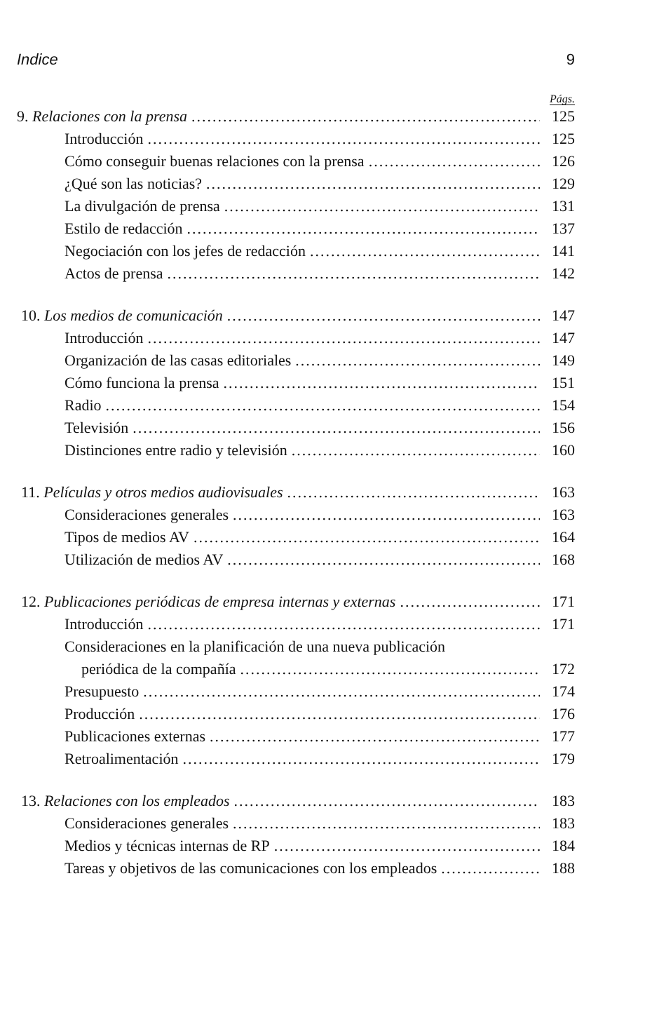Indice 9
Págs.
9. Relaciones con la prensa 125
Introducción 125
Cómo conseguir buenas relaciones con la prensa 126
¿Qué son las noticias? 129
La divulgación de prensa 131
Estilo de redacción 137
Negociación con los jefes de redacción 141
Actos de prensa 142
10. Los medios de comunicación 147
Introducción 147
Organización de las casas editoriales 149
Cómo funciona la prensa 151
Radio 154
Televisión 156
Distinciones entre radio y televisión 160
11. Películas y otros medios audiovisuales 163
Consideraciones generales 163
Tipos de medios AV 164
Utilización de medios AV 168
12. Publicaciones periódicas de empresa internas y externas 171
Introducción 171
Consideraciones en la planificación de una nueva publicación
periódica de la compañía 172
Presupuesto 174
Producción 176
Publicaciones externas 177
Retroalimentación 179
13. Relaciones con los empleados 183
Consideraciones generales 183
Medios y técnicas internas de RP 184
Tareas y objetivos de las comunicaciones con los empleados 188